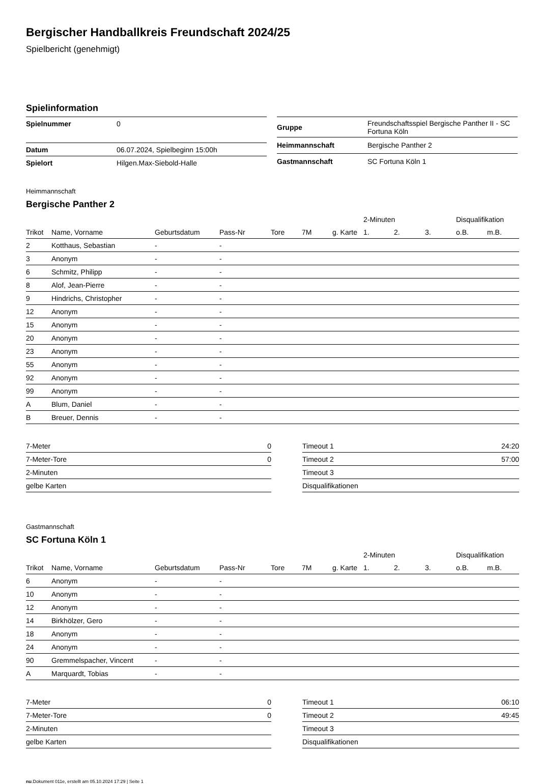Bergischer Handballkreis Freundschaft 2024/25
Spielbericht (genehmigt)
Spielinformation
| Spielnummer | 0 |
| Datum | 06.07.2024, Spielbeginn 15:00h |
| Spielort | Hilgen.Max-Siebold-Halle |
| Gruppe | Freundschaftsspiel Bergische Panther II - SC Fortuna Köln |
| Heimmannschaft | Bergische Panther 2 |
| Gastmannschaft | SC Fortuna Köln 1 |
Heimmannschaft
Bergische Panther 2
| | | | | | | | 2-Minuten | | | Disqualifikation | |
| --- | --- | --- | --- | --- | --- | --- | --- | --- | --- | --- | --- |
| Trikot | Name, Vorname | Geburtsdatum | Pass-Nr | Tore | 7M | g. Karte | 1. | 2. | 3. | o.B. | m.B. |
| 2 | Kotthaus, Sebastian | - | - | | | | | | | | |
| 3 | Anonym | - | - | | | | | | | | |
| 6 | Schmitz, Philipp | - | - | | | | | | | | |
| 8 | Alof, Jean-Pierre | - | - | | | | | | | | |
| 9 | Hindrichs, Christopher | - | - | | | | | | | | |
| 12 | Anonym | - | - | | | | | | | | |
| 15 | Anonym | - | - | | | | | | | | |
| 20 | Anonym | - | - | | | | | | | | |
| 23 | Anonym | - | - | | | | | | | | |
| 55 | Anonym | - | - | | | | | | | | |
| 92 | Anonym | - | - | | | | | | | | |
| 99 | Anonym | - | - | | | | | | | | |
| A | Blum, Daniel | - | - | | | | | | | | |
| B | Breuer, Dennis | - | - | | | | | | | | |
| 7-Meter | 0 |
| 7-Meter-Tore | 0 |
| 2-Minuten | |
| gelbe Karten | |
| Timeout 1 | 24:20 |
| Timeout 2 | 57:00 |
| Timeout 3 | |
| Disqualifikationen | |
Gastmannschaft
SC Fortuna Köln 1
| | | | | | | | 2-Minuten | | | Disqualifikation | |
| --- | --- | --- | --- | --- | --- | --- | --- | --- | --- | --- | --- |
| Trikot | Name, Vorname | Geburtsdatum | Pass-Nr | Tore | 7M | g. Karte | 1. | 2. | 3. | o.B. | m.B. |
| 6 | Anonym | - | - | | | | | | | | |
| 10 | Anonym | - | - | | | | | | | | |
| 12 | Anonym | - | - | | | | | | | | |
| 14 | Birkhölzer, Gero | - | - | | | | | | | | |
| 18 | Anonym | - | - | | | | | | | | |
| 24 | Anonym | - | - | | | | | | | | |
| 90 | Gremmelspacher, Vincent | - | - | | | | | | | | |
| A | Marquardt, Tobias | - | - | | | | | | | | |
| 7-Meter | 0 |
| 7-Meter-Tore | 0 |
| 2-Minuten | |
| gelbe Karten | |
| Timeout 1 | 06:10 |
| Timeout 2 | 49:45 |
| Timeout 3 | |
| Disqualifikationen | |
nu.Dokument 011e, erstellt am 05.10.2024 17:29 | Seite 1